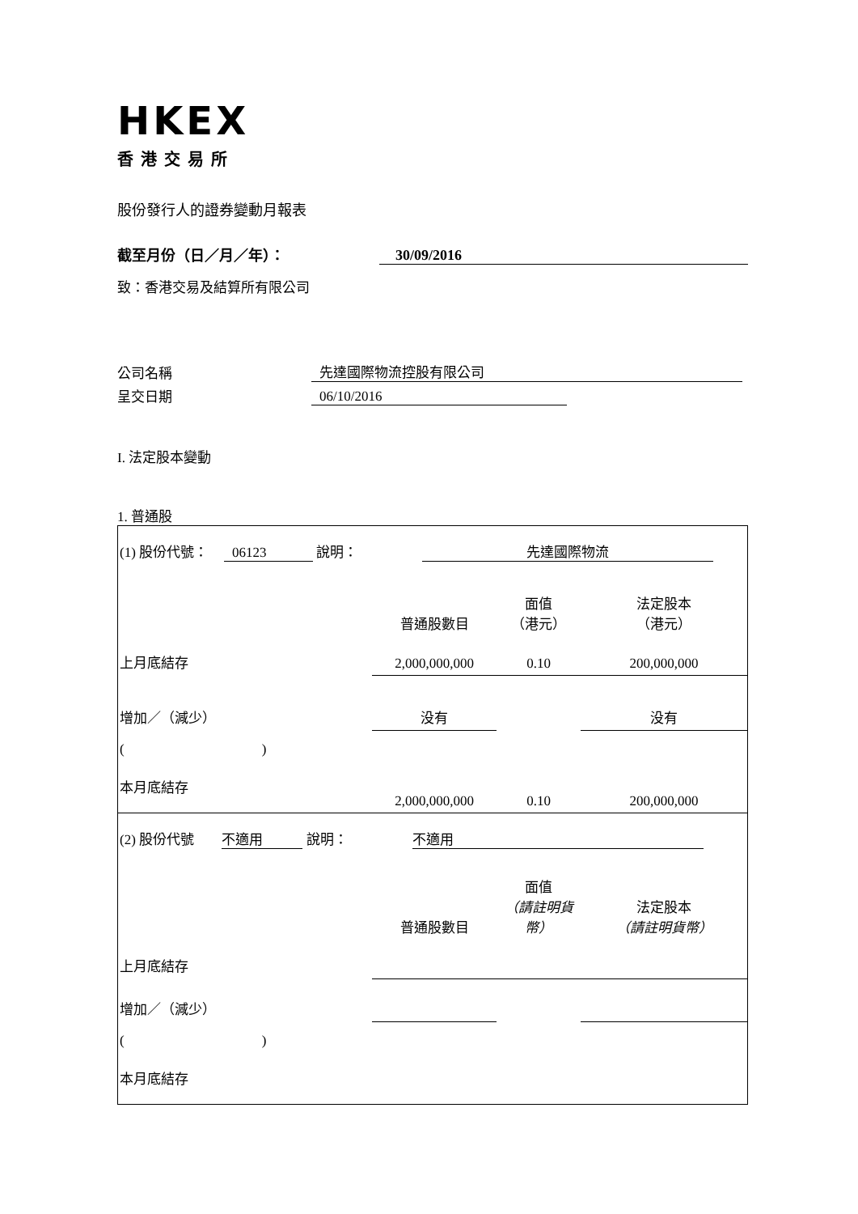HKEX
香港交易所
股份發行人的證券變動月報表
截至月份（日／月／年）： 30/09/2016
致：香港交易及結算所有限公司
公司名稱 先達國際物流控股有限公司
呈交日期 06/10/2016
I. 法定股本變動
1. 普通股
| (1) 股份代號： 06123 說明： 先達國際物流 | | | |
| | 普通股數目 | 面值 （港元） | 法定股本 （港元） |
| 上月底結存 | 2,000,000,000 | 0.10 | 200,000,000 |
| 增加／（減少） | 没有 | | 没有 |
| ( ) | | | |
| 本月底結存 | 2,000,000,000 | 0.10 | 200,000,000 |
| (2) 股份代號 不適用 說明： 不適用 | | | |
| | 普通股數目 | 面值 （請註明貨幣） | 法定股本 （請註明貨幣） |
| 上月底結存 | | | |
| 增加／（減少） | | | |
| ( ) | | | |
| 本月底結存 | | | |